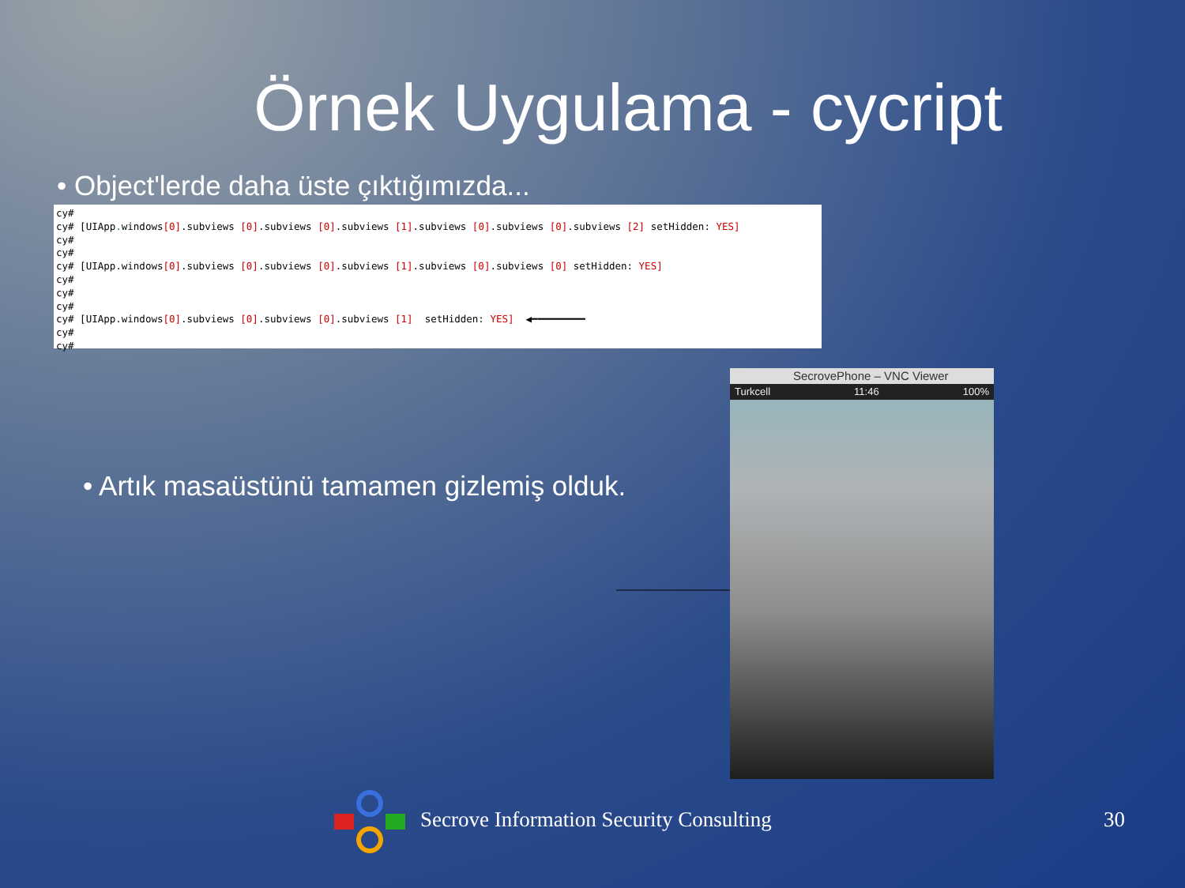Örnek Uygulama - cycript
• Object'lerde daha üste çıktığımızda...
cy#
cy# [UIApp. windows[0].subviews [0].subviews [0].subviews [1].subviews [0].subviews [0].subviews [2] setHidden: YES]
cy#
cy#
cy# [UIApp.windows[0].subviews [0].subviews [0].subviews [1].subviews [0].subviews [0] setHidden: YES]
cy#
cy#
cy#
cy# [UIApp.windows[0].subviews [0].subviews [0].subviews [1]  setHidden: YES]  ◀━━━━━━━━━
cy#
cy#
• Artık masaüstünü tamamen gizlemiş olduk.
SecrovePhone – VNC Viewer
Turkcell 11:46 100%
Secrove Information Security Consulting
30